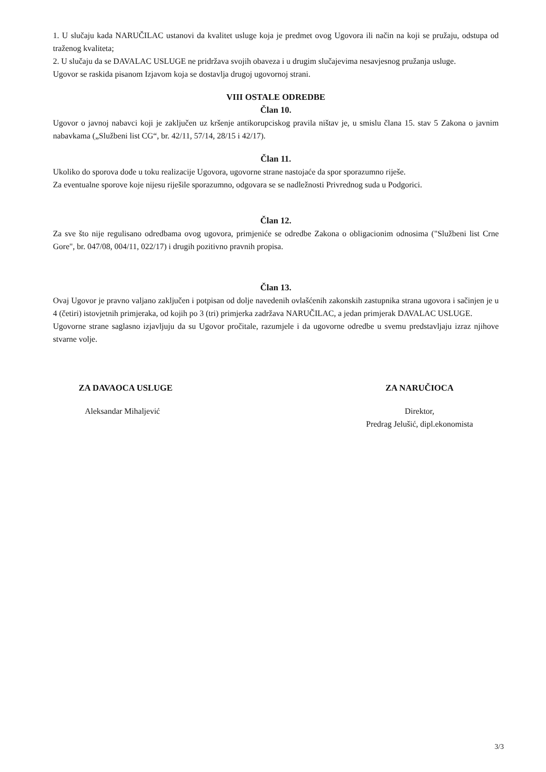1. U slučaju kada NARUČILAC ustanovi da kvalitet usluge koja je predmet ovog Ugovora ili način na koji se pružaju, odstupa od traženog kvaliteta;
2. U slučaju da se DAVALAC USLUGE ne pridržava svojih obaveza i u drugim slučajevima nesavjesnog pružanja usluge.
Ugovor se raskida pisanom Izjavom koja se dostavlja drugoj ugovornoj strani.
VIII OSTALE ODREDBE
Član 10.
Ugovor o javnoj nabavci koji je zaključen uz kršenje antikorupciskog pravila ništav je, u smislu člana 15. stav 5 Zakona o javnim nabavkama („Službeni list CG“, br. 42/11, 57/14, 28/15 i 42/17).
Član 11.
Ukoliko do sporova dođe u toku realizacije Ugovora, ugovorne strane nastojaće da spor sporazumno riješe.
Za eventualne sporove koje nijesu riješile sporazumno, odgovara se se nadležnosti Privrednog suda u Podgorici.
Član 12.
Za sve što nije regulisano odredbama ovog ugovora, primjeniće se odredbe Zakona o obligacionim odnosima ("Službeni list Crne Gore", br. 047/08, 004/11, 022/17) i drugih pozitivno pravnih propisa.
Član 13.
Ovaj Ugovor je pravno valjano zaključen i potpisan od dolje navedenih ovlašćenih zakonskih zastupnika strana ugovora i sačinjen je u 4 (četiri) istovjetnih primjeraka, od kojih po 3 (tri) primjerka zadržava NARUČILAC, a jedan primjerak DAVALAC USLUGE.
Ugovorne strane saglasno izjavljuju da su Ugovor pročitale, razumjele i da ugovorne odredbe u svemu predstavljaju izraz njihove stvarne volje.
ZA DAVAOCA USLUGE
Aleksandar Mihaljević
ZA NARUČIOCA
Direktor,
Predrag Jelušić, dipl.ekonomista
3/3